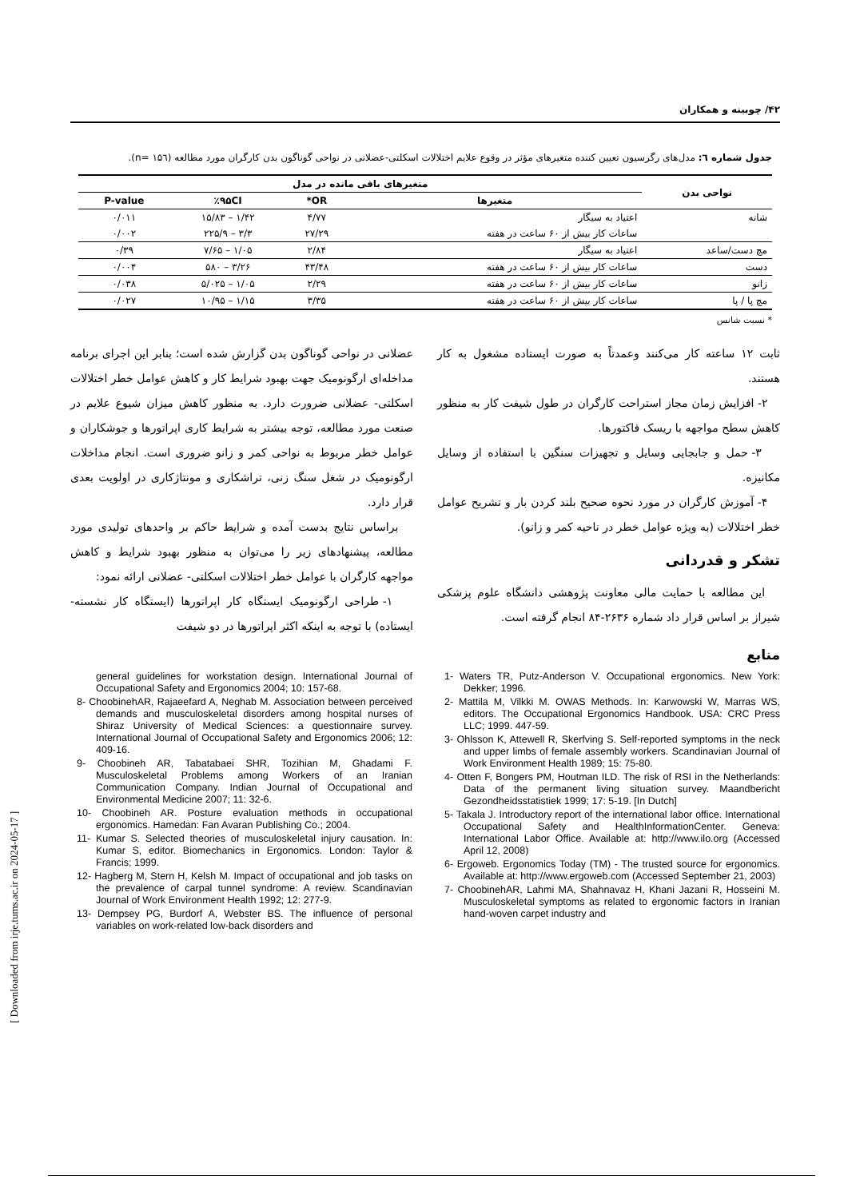۴۲/ چوبینه و همکاران
جدول شماره ٦: مدل‌های رگرسیون تعیین کننده متغیرهای مؤثر در وقوع علایم اختلالات اسکلتی-عضلانی در نواحی گوناگون بدن کارگران مورد مطالعه (n= ۱۵٦).
| نواحی بدن | متغیرهای باقی مانده در مدل | | | |
| --- | --- | --- | --- | --- |
| | متغیرها | OR* | ٪۹۵CI | P-value |
| شانه | اعتیاد به سیگار | ۴/۷۷ | ۱/۴۲ – ۱۵/۸۳ | ۰/۰۱۱ |
| | ساعات کار بیش از ۶۰ ساعت در هفته | ۲۷/۲۹ | ۳/۳ – ۲۲۵/۹ | ۰/۰۰۲ |
| مچ دست/ساعد | اعتیاد به سیگار | ۲/۸۴ | ۱/۰۵ – ۷/۶۵ | ۰/۳۹ |
| دست | ساعات کار بیش از ۶۰ ساعت در هفته | ۴۳/۴۸ | ۳/۲۶ – ۵۸۰ | ۰/۰۰۴ |
| زانو | ساعات کار بیش از ۶۰ ساعت در هفته | ۲/۲۹ | ۱/۰۵ – ۵/۰۲۵ | ۰/۰۳۸ |
| مچ پا / پا | ساعات کار بیش از ۶۰ ساعت در هفته | ۳/۳۵ | ۱/۱۵ – ۱۰/۹۵ | ۰/۰۲۷ |
* نسبت شانس
عضلانی در نواحی گوناگون بدن گزارش شده است؛ بنابر این اجرای برنامه مداخله‌ای ارگونومیک جهت بهبود شرایط کار و کاهش عوامل خطر اختلالات اسکلتی- عضلانی ضرورت دارد. به منظور کاهش میزان شیوع علایم در صنعت مورد مطالعه، توجه بیشتر به شرایط کاری اپراتورها و جوشکاران و عوامل خطر مربوط به نواحی کمر و زانو ضروری است. انجام مداخلات ارگونومیک در شغل سنگ زنی، تراشکاری و مونتاژکاری در اولویت بعدی قرار دارد.
براساس نتایج بدست آمده و شرایط حاکم بر واحدهای تولیدی مورد مطالعه، پیشنهادهای زیر را می‌توان به منظور بهبود شرایط و کاهش مواجهه کارگران با عوامل خطر اختلالات اسکلتی- عضلانی ارائه نمود:
۱- طراحی ارگونومیک ایستگاه کار اپراتورها (ایستگاه کار نشسته- ایستاده) با توجه به اینکه اکثر اپراتورها در دو شیفت
ثابت ۱۲ ساعته کار می‌کنند وعمدتاً به صورت ایستاده مشغول به کار هستند.
۲- افزایش زمان مجاز استراحت کارگران در طول شیفت کار به منظور کاهش سطح مواجهه با ریسک فاکتورها.
۳- حمل و جابجایی وسایل و تجهیزات سنگین با استفاده از وسایل مکانیزه.
۴- آموزش کارگران در مورد نحوه صحیح بلند کردن بار و تشریح عوامل خطر اختلالات (به ویژه عوامل خطر در ناحیه کمر و زانو).
تشکر و قدردانی
این مطالعه با حمایت مالی معاونت پژوهشی دانشگاه علوم پزشکی شیراز بر اساس قرار داد شماره ۲۶۳۶-۸۴ انجام گرفته است.
منابع
1- Waters TR, Putz-Anderson V. Occupational ergonomics. New York: Dekker; 1996.
2- Mattila M, Vilkki M. OWAS Methods. In: Karwowski W, Marras WS, editors. The Occupational Ergonomics Handbook. USA: CRC Press LLC; 1999. 447-59.
3- Ohlsson K, Attewell R, Skerfving S. Self-reported symptoms in the neck and upper limbs of female assembly workers. Scandinavian Journal of Work Environment Health 1989; 15: 75-80.
4- Otten F, Bongers PM, Houtman ILD. The risk of RSI in the Netherlands: Data of the permanent living situation survey. Maandbericht Gezondheidsstatistiek 1999; 17: 5-19. [In Dutch]
5- Takala J. Introductory report of the international labor office. International Occupational Safety and HealthInformationCenter. Geneva: International Labor Office. Available at: http://www.ilo.org (Accessed April 12, 2008)
6- Ergoweb. Ergonomics Today (TM) - The trusted source for ergonomics. Available at: http://www.ergoweb.com (Accessed September 21, 2003)
7- ChoobinehAR, Lahmi MA, Shahnavaz H, Khani Jazani R, Hosseini M. Musculoskeletal symptoms as related to ergonomic factors in Iranian hand-woven carpet industry and
general guidelines for workstation design. International Journal of Occupational Safety and Ergonomics 2004; 10: 157-68.
8- ChoobinehAR, Rajaeefard A, Neghab M. Association between perceived demands and musculoskeletal disorders among hospital nurses of Shiraz University of Medical Sciences: a questionnaire survey. International Journal of Occupational Safety and Ergonomics 2006; 12: 409-16.
9- Choobineh AR, Tabatabaei SHR, Tozihian M, Ghadami F. Musculoskeletal Problems among Workers of an Iranian Communication Company. Indian Journal of Occupational and Environmental Medicine 2007; 11: 32-6.
10- Choobineh AR. Posture evaluation methods in occupational ergonomics. Hamedan: Fan Avaran Publishing Co.; 2004.
11- Kumar S. Selected theories of musculoskeletal injury causation. In: Kumar S, editor. Biomechanics in Ergonomics. London: Taylor & Francis; 1999.
12- Hagberg M, Stern H, Kelsh M. Impact of occupational and job tasks on the prevalence of carpal tunnel syndrome: A review. Scandinavian Journal of Work Environment Health 1992; 12: 277-9.
13- Dempsey PG, Burdorf A, Webster BS. The influence of personal variables on work-related low-back disorders and
[ Downloaded from irje.tums.ac.ir on 2024-05-17 ]